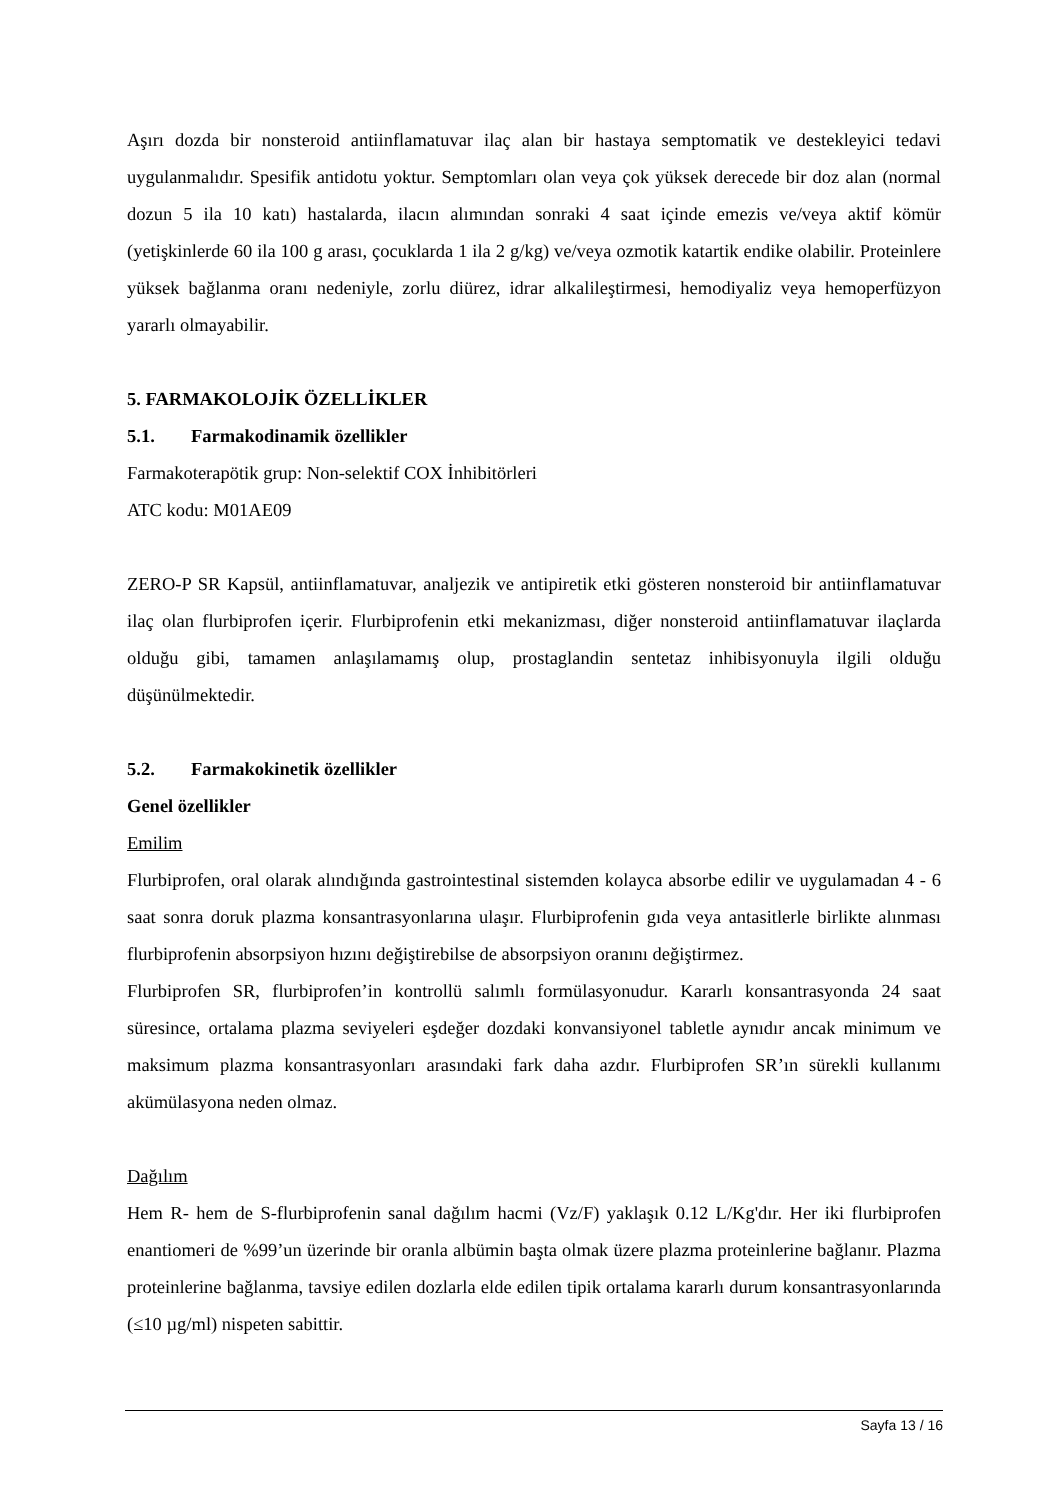Aşırı dozda bir nonsteroid antiinflamatuvar ilaç alan bir hastaya semptomatik ve destekleyici tedavi uygulanmalıdır. Spesifik antidotu yoktur. Semptomları olan veya çok yüksek derecede bir doz alan (normal dozun 5 ila 10 katı) hastalarda, ilacın alımından sonraki 4 saat içinde emezis ve/veya aktif kömür (yetişkinlerde 60 ila 100 g arası, çocuklarda 1 ila 2 g/kg) ve/veya ozmotik katartik endike olabilir. Proteinlere yüksek bağlanma oranı nedeniyle, zorlu diürez, idrar alkalileştirmesi, hemodiyaliz veya hemoperfüzyon yararlı olmayabilir.
5. FARMAKOLOJİK ÖZELLİKLER
5.1. Farmakodinamik özellikler
Farmakoterapötik grup: Non-selektif COX İnhibitörleri
ATC kodu: M01AE09
ZERO-P SR Kapsül, antiinflamatuvar, analjezik ve antipiretik etki gösteren nonsteroid bir antiinflamatuvar ilaç olan flurbiprofen içerir. Flurbiprofenin etki mekanizması, diğer nonsteroid antiinflamatuvar ilaçlarda olduğu gibi, tamamen anlaşılamamış olup, prostaglandin sentetaz inhibisyonuyla ilgili olduğu düşünülmektedir.
5.2. Farmakokinetik özellikler
Genel özellikler
Emilim
Flurbiprofen, oral olarak alındığında gastrointestinal sistemden kolayca absorbe edilir ve uygulamadan 4 - 6 saat sonra doruk plazma konsantrasyonlarına ulaşır. Flurbiprofenin gıda veya antasitlerle birlikte alınması flurbiprofenin absorpsiyon hızını değiştirebilse de absorpsiyon oranını değiştirmez.
Flurbiprofen SR, flurbiprofen’in kontrollü salımlı formülasyonudur. Kararlı konsantrasyonda 24 saat süresince, ortalama plazma seviyeleri eşdeğer dozdaki konvansiyonel tabletle aynıdır ancak minimum ve maksimum plazma konsantrasyonları arasındaki fark daha azdır. Flurbiprofen SR’ın sürekli kullanımı akümülasyona neden olmaz.
Dağılım
Hem R- hem de S-flurbiprofenin sanal dağılım hacmi (Vz/F) yaklaşık 0.12 L/Kg'dır. Her iki flurbiprofen enantiomeri de %99’un üzerinde bir oranla albümin başta olmak üzere plazma proteinlerine bağlanır. Plazma proteinlerine bağlanma, tavsiye edilen dozlarla elde edilen tipik ortalama kararlı durum konsantrasyonlarında (≤10 µg/ml) nispeten sabittir.
Sayfa 13 / 16